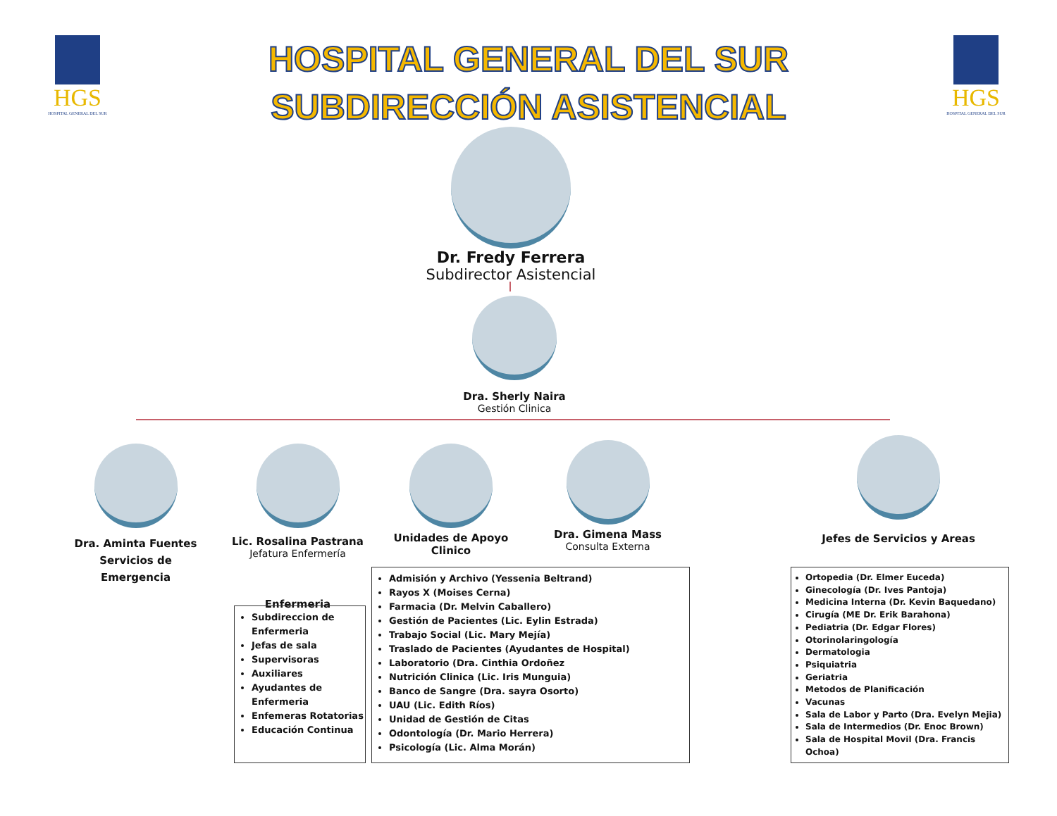HGS
HOSPITAL GENERAL DEL SUR
HGS
HOSPITAL GENERAL DEL SUR
HOSPITAL GENERAL DEL SUR
SUBDIRECCIÓN ASISTENCIAL
Dr. Fredy Ferrera
Subdirector Asistencial
Dra. Sherly Naira
Gestión Clinica
Dra. Aminta Fuentes
Servicios de
Emergencia
Lic. Rosalina Pastrana
Jefatura Enfermería
Enfermeria
Unidades de Apoyo
Clinico
Dra. Gimena Mass
Consulta Externa
Jefes de Servicios y Areas
Subdireccion de Enfermeria
Jefas de sala
Supervisoras
Auxiliares
Ayudantes de Enfermeria
Enfemeras Rotatorias
Educación Continua
Admisión y Archivo (Yessenia Beltrand)
Rayos X (Moises Cerna)
Farmacia (Dr. Melvin Caballero)
Gestión de Pacientes (Lic. Eylin Estrada)
Trabajo Social (Lic. Mary Mejía)
Traslado de Pacientes (Ayudantes de Hospital)
Laboratorio (Dra. Cinthia Ordoñez
Nutrición Clinica (Lic. Iris Munguia)
Banco de Sangre (Dra. sayra Osorto)
UAU (Lic. Edith Ríos)
Unidad de Gestión de Citas
Odontología (Dr. Mario Herrera)
Psicología (Lic. Alma Morán)
Ortopedia (Dr. Elmer Euceda)
Ginecología (Dr. Ives Pantoja)
Medicina Interna (Dr. Kevin Baquedano)
Cirugía (ME Dr. Erik Barahona)
Pediatria (Dr. Edgar Flores)
Otorinolaringología
Dermatologia
Psiquiatria
Geriatria
Metodos de Planificación
Vacunas
Sala de Labor y Parto (Dra. Evelyn Mejia)
Sala de Intermedios (Dr. Enoc Brown)
Sala de Hospital Movil (Dra. Francis Ochoa)